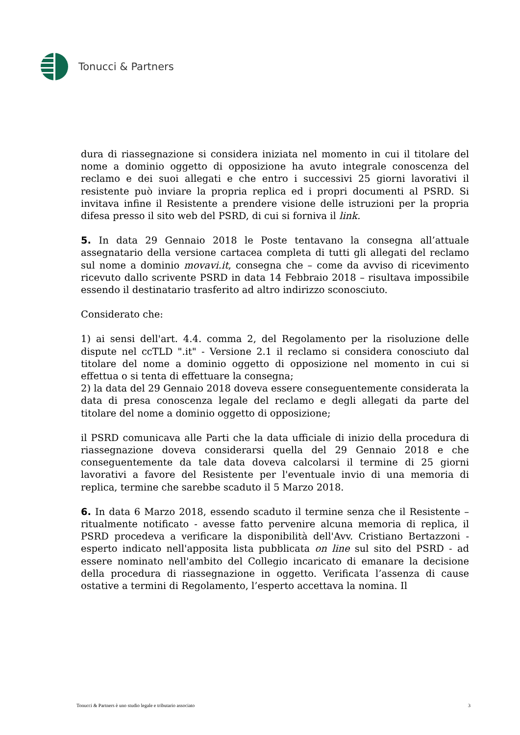Tonucci & Partners
dura di riassegnazione si considera iniziata nel momento in cui il titolare del nome a dominio oggetto di opposizione ha avuto integrale conoscenza del reclamo e dei suoi allegati e che entro i successivi 25 giorni lavorativi il resistente può inviare la propria replica ed i propri documenti al PSRD. Si invitava infine il Resistente a prendere visione delle istruzioni per la propria difesa presso il sito web del PSRD, di cui si forniva il link.
5. In data 29 Gennaio 2018 le Poste tentavano la consegna all’attuale assegnatario della versione cartacea completa di tutti gli allegati del reclamo sul nome a dominio movavi.it, consegna che – come da avviso di ricevimento ricevuto dallo scrivente PSRD in data 14 Febbraio 2018 – risultava impossibile essendo il destinatario trasferito ad altro indirizzo sconosciuto.
Considerato che:
1) ai sensi dell'art. 4.4. comma 2, del Regolamento per la risoluzione delle dispute nel ccTLD ".it" - Versione 2.1 il reclamo si considera conosciuto dal titolare del nome a dominio oggetto di opposizione nel momento in cui si effettua o si tenta di effettuare la consegna;
2) la data del 29 Gennaio 2018 doveva essere conseguentemente considerata la data di presa conoscenza legale del reclamo e degli allegati da parte del titolare del nome a dominio oggetto di opposizione;
il PSRD comunicava alle Parti che la data ufficiale di inizio della procedura di riassegnazione doveva considerarsi quella del 29 Gennaio 2018 e che conseguentemente da tale data doveva calcolarsi il termine di 25 giorni lavorativi a favore del Resistente per l'eventuale invio di una memoria di replica, termine che sarebbe scaduto il 5 Marzo 2018.
6. In data 6 Marzo 2018, essendo scaduto il termine senza che il Resistente – ritualmente notificato - avesse fatto pervenire alcuna memoria di replica, il PSRD procedeva a verificare la disponibilità dell'Avv. Cristiano Bertazzoni - esperto indicato nell'apposita lista pubblicata on line sul sito del PSRD - ad essere nominato nell'ambito del Collegio incaricato di emanare la decisione della procedura di riassegnazione in oggetto. Verificata l’assenza di cause ostative a termini di Regolamento, l’esperto accettava la nomina. Il
Tonucci & Partners è uno studio legale e tributario associato 3